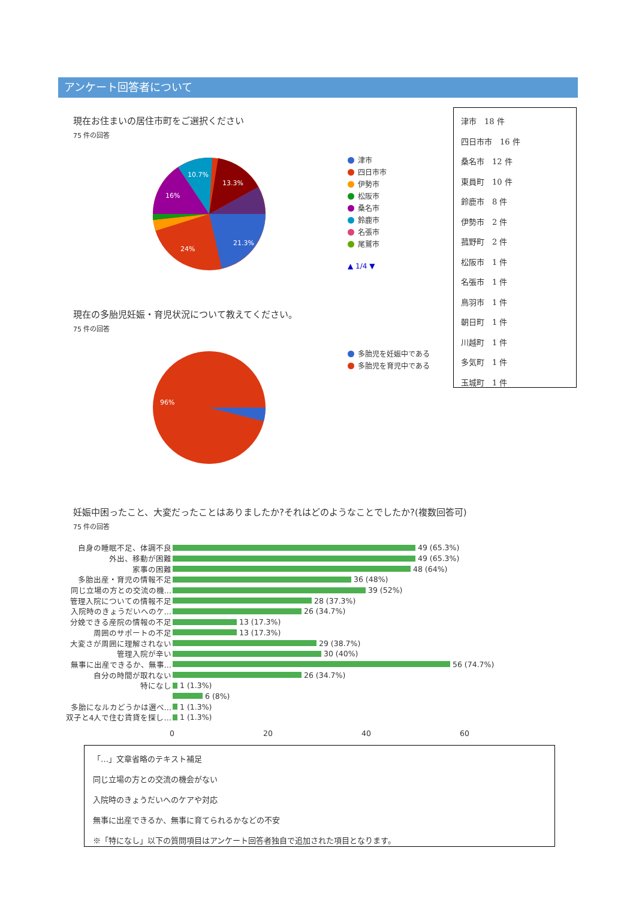アンケート回答者について
現在お住まいの居住市町をご選択ください
75 件の回答
21.3%
24%
16%
10.7%
13.3%
津市
四日市市
伊勢市
松阪市
桑名市
鈴鹿市
名張市
尾鷲市
▲ 1/4 ▼
津市　18 件
四日市市　16 件
桑名市　12 件
東員町　10 件
鈴鹿市　8 件
伊勢市　2 件
菰野町　2 件
松阪市　1 件
名張市　1 件
鳥羽市　1 件
朝日町　1 件
川越町　1 件
多気町　1 件
玉城町　1 件
現在の多胎児妊娠・育児状況について教えてください。
75 件の回答
96%
多胎児を妊娠中である
多胎児を育児中である
妊娠中困ったこと、大変だったことはありましたか?それはどのようなことでしたか?(複数回答可)
75 件の回答
自身の睡眠不足、体調不良
49 (65.3%)
外出、移動が困難
49 (65.3%)
家事の困難
48 (64%)
多胎出産・育児の情報不足
36 (48%)
同じ立場の方との交流の機…
39 (52%)
管理入院についての情報不足
28 (37.3%)
入院時のきょうだいへのケ…
26 (34.7%)
分娩できる産院の情報の不足
13 (17.3%)
周囲のサポートの不足
13 (17.3%)
大変さが周囲に理解されない
29 (38.7%)
管理入院が辛い
30 (40%)
無事に出産できるか、無事…
56 (74.7%)
自分の時間が取れない
26 (34.7%)
特になし
1 (1.3%)
6 (8%)
多胎になルカどうかは選べ…
1 (1.3%)
双子と4人で住む賃貸を探し…
1 (1.3%)
0 20 40 60
「…」文章省略のテキスト補足
同じ立場の方との交流の機会がない
入院時のきょうだいへのケアや対応
無事に出産できるか、無事に育てられるかなどの不安
※「特になし」以下の質問項目はアンケート回答者独自で追加された項目となります。